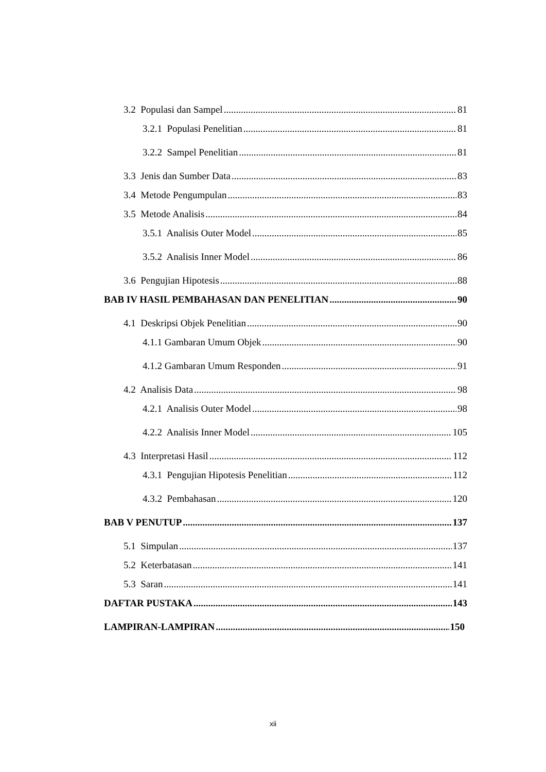3.2 Populasi dan Sampel 81
3.2.1 Populasi Penelitian 81
3.2.2 Sampel Penelitian 81
3.3 Jenis dan Sumber Data 83
3.4 Metode Pengumpulan 83
3.5 Metode Analisis 84
3.5.1 Analisis Outer Model 85
3.5.2 Analisis Inner Model 86
3.6 Pengujian Hipotesis 88
BAB IV HASIL PEMBAHASAN DAN PENELITIAN 90
4.1 Deskripsi Objek Penelitian 90
4.1.1 Gambaran Umum Objek 90
4.1.2 Gambaran Umum Responden 91
4.2 Analisis Data 98
4.2.1 Analisis Outer Model 98
4.2.2 Analisis Inner Model 105
4.3 Interpretasi Hasil 112
4.3.1 Pengujian Hipotesis Penelitian 112
4.3.2 Pembahasan 120
BAB V PENUTUP 137
5.1 Simpulan 137
5.2 Keterbatasan 141
5.3 Saran 141
DAFTAR PUSTAKA 143
LAMPIRAN-LAMPIRAN 150
xii